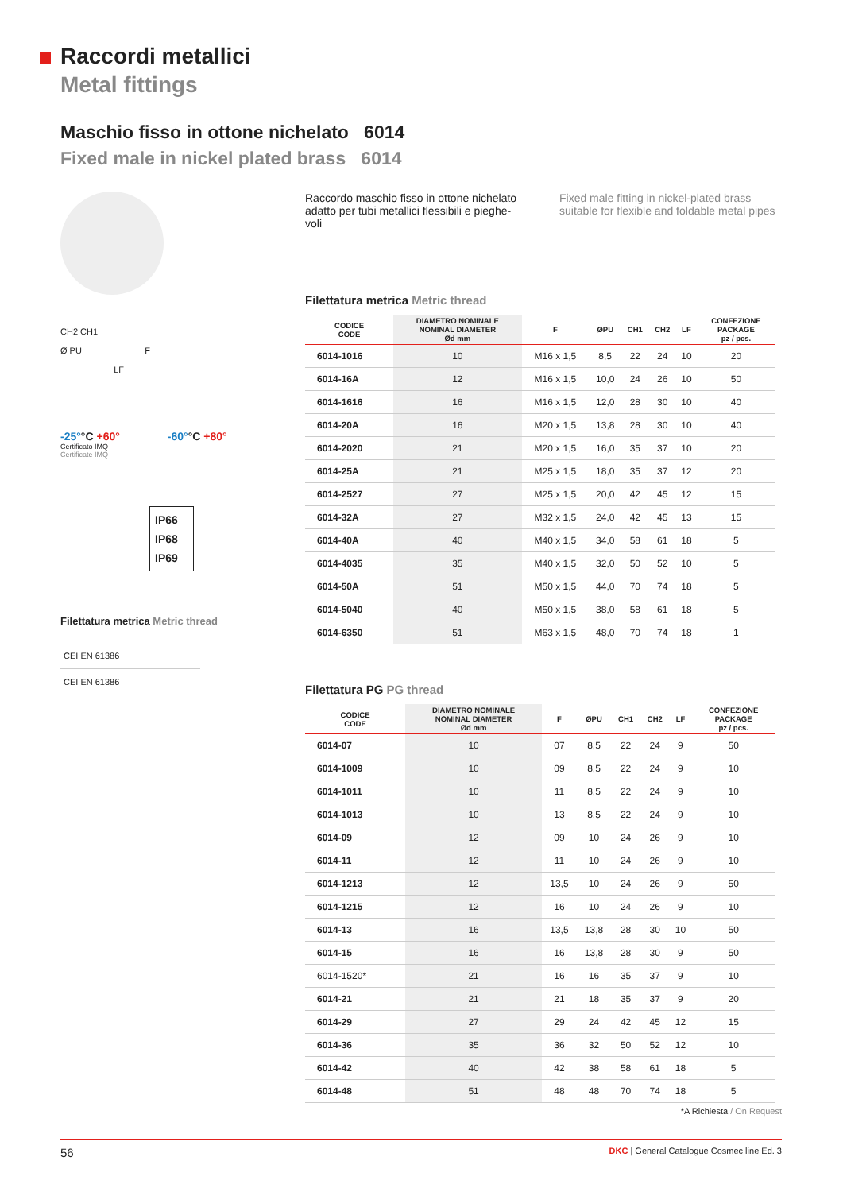Raccordi metallici
Metal fittings
Maschio fisso in ottone nichelato 6014
Fixed male in nickel plated brass 6014
CH2 CH1
Ø PU F
LF
-25°°C +60°
Certificato IMQ
Certificate IMQ
-60°°C +80°
IP66
IP68
IP69
Filettatura metrica Metric thread
| CEI EN 61386 |
| CEI EN 61386 |
Raccordo maschio fisso in ottone nichelato adatto per tubi metallici flessibili e pieghe-voli
Fixed male fitting in nickel-plated brass suitable for flexible and foldable metal pipes
Filettatura metrica Metric thread
| CODICE CODE | DIAMETRO NOMINALE NOMINAL DIAMETER Ød mm | F | ØPU | CH1 | CH2 | LF | CONFEZIONE PACKAGE pz / pcs. |
| --- | --- | --- | --- | --- | --- | --- | --- |
| 6014-1016 | 10 | M16 x 1,5 | 8,5 | 22 | 24 | 10 | 20 |
| 6014-16A | 12 | M16 x 1,5 | 10,0 | 24 | 26 | 10 | 50 |
| 6014-1616 | 16 | M16 x 1,5 | 12,0 | 28 | 30 | 10 | 40 |
| 6014-20A | 16 | M20 x 1,5 | 13,8 | 28 | 30 | 10 | 40 |
| 6014-2020 | 21 | M20 x 1,5 | 16,0 | 35 | 37 | 10 | 20 |
| 6014-25A | 21 | M25 x 1,5 | 18,0 | 35 | 37 | 12 | 20 |
| 6014-2527 | 27 | M25 x 1,5 | 20,0 | 42 | 45 | 12 | 15 |
| 6014-32A | 27 | M32 x 1,5 | 24,0 | 42 | 45 | 13 | 15 |
| 6014-40A | 40 | M40 x 1,5 | 34,0 | 58 | 61 | 18 | 5 |
| 6014-4035 | 35 | M40 x 1,5 | 32,0 | 50 | 52 | 10 | 5 |
| 6014-50A | 51 | M50 x 1,5 | 44,0 | 70 | 74 | 18 | 5 |
| 6014-5040 | 40 | M50 x 1,5 | 38,0 | 58 | 61 | 18 | 5 |
| 6014-6350 | 51 | M63 x 1,5 | 48,0 | 70 | 74 | 18 | 1 |
Filettatura PG PG thread
| CODICE CODE | DIAMETRO NOMINALE NOMINAL DIAMETER Ød mm | F | ØPU | CH1 | CH2 | LF | CONFEZIONE PACKAGE pz / pcs. |
| --- | --- | --- | --- | --- | --- | --- | --- |
| 6014-07 | 10 | 07 | 8,5 | 22 | 24 | 9 | 50 |
| 6014-1009 | 10 | 09 | 8,5 | 22 | 24 | 9 | 10 |
| 6014-1011 | 10 | 11 | 8,5 | 22 | 24 | 9 | 10 |
| 6014-1013 | 10 | 13 | 8,5 | 22 | 24 | 9 | 10 |
| 6014-09 | 12 | 09 | 10 | 24 | 26 | 9 | 10 |
| 6014-11 | 12 | 11 | 10 | 24 | 26 | 9 | 10 |
| 6014-1213 | 12 | 13,5 | 10 | 24 | 26 | 9 | 50 |
| 6014-1215 | 12 | 16 | 10 | 24 | 26 | 9 | 10 |
| 6014-13 | 16 | 13,5 | 13,8 | 28 | 30 | 10 | 50 |
| 6014-15 | 16 | 16 | 13,8 | 28 | 30 | 9 | 50 |
| 6014-1520* | 21 | 16 | 16 | 35 | 37 | 9 | 10 |
| 6014-21 | 21 | 21 | 18 | 35 | 37 | 9 | 20 |
| 6014-29 | 27 | 29 | 24 | 42 | 45 | 12 | 15 |
| 6014-36 | 35 | 36 | 32 | 50 | 52 | 12 | 10 |
| 6014-42 | 40 | 42 | 38 | 58 | 61 | 18 | 5 |
| 6014-48 | 51 | 48 | 48 | 70 | 74 | 18 | 5 |
*A Richiesta / On Request
56 DKC | General Catalogue Cosmec line Ed. 3